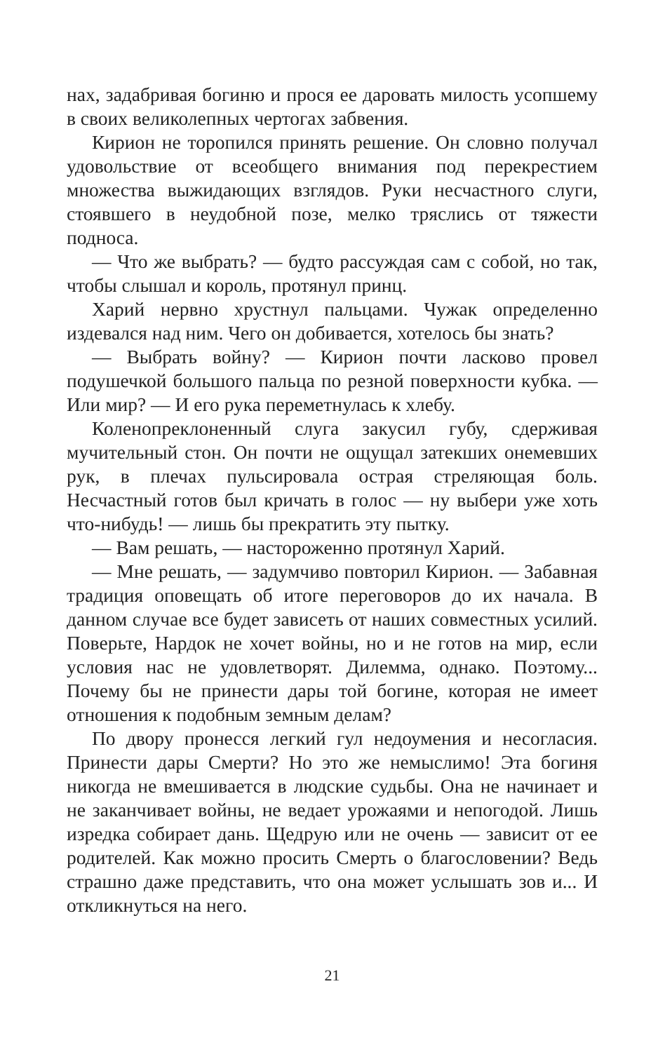нах, задабривая богиню и прося ее даровать милость усопшему в своих великолепных чертогах забвения.
Кирион не торопился принять решение. Он словно получал удовольствие от всеобщего внимания под перекрестием множества выжидающих взглядов. Руки несчастного слуги, стоявшего в неудобной позе, мелко тряслись от тяжести подноса.
— Что же выбрать? — будто рассуждая сам с собой, но так, чтобы слышал и король, протянул принц.
Харий нервно хрустнул пальцами. Чужак определенно издевался над ним. Чего он добивается, хотелось бы знать?
— Выбрать войну? — Кирион почти ласково провел подушечкой большого пальца по резной поверхности кубка. — Или мир? — И его рука переметнулась к хлебу.
Коленопреклоненный слуга закусил губу, сдерживая мучительный стон. Он почти не ощущал затекших онемевших рук, в плечах пульсировала острая стреляющая боль. Несчастный готов был кричать в голос — ну выбери уже хоть что-нибудь! — лишь бы прекратить эту пытку.
— Вам решать, — настороженно протянул Харий.
— Мне решать, — задумчиво повторил Кирион. — Забавная традиция оповещать об итоге переговоров до их начала. В данном случае все будет зависеть от наших совместных усилий. Поверьте, Нардок не хочет войны, но и не готов на мир, если условия нас не удовлетворят. Дилемма, однако. Поэтому... Почему бы не принести дары той богине, которая не имеет отношения к подобным земным делам?
По двору пронесся легкий гул недоумения и несогласия. Принести дары Смерти? Но это же немыслимо! Эта богиня никогда не вмешивается в людские судьбы. Она не начинает и не заканчивает войны, не ведает урожаями и непогодой. Лишь изредка собирает дань. Щедрую или не очень — зависит от ее родителей. Как можно просить Смерть о благословении? Ведь страшно даже представить, что она может услышать зов и... И откликнуться на него.
21